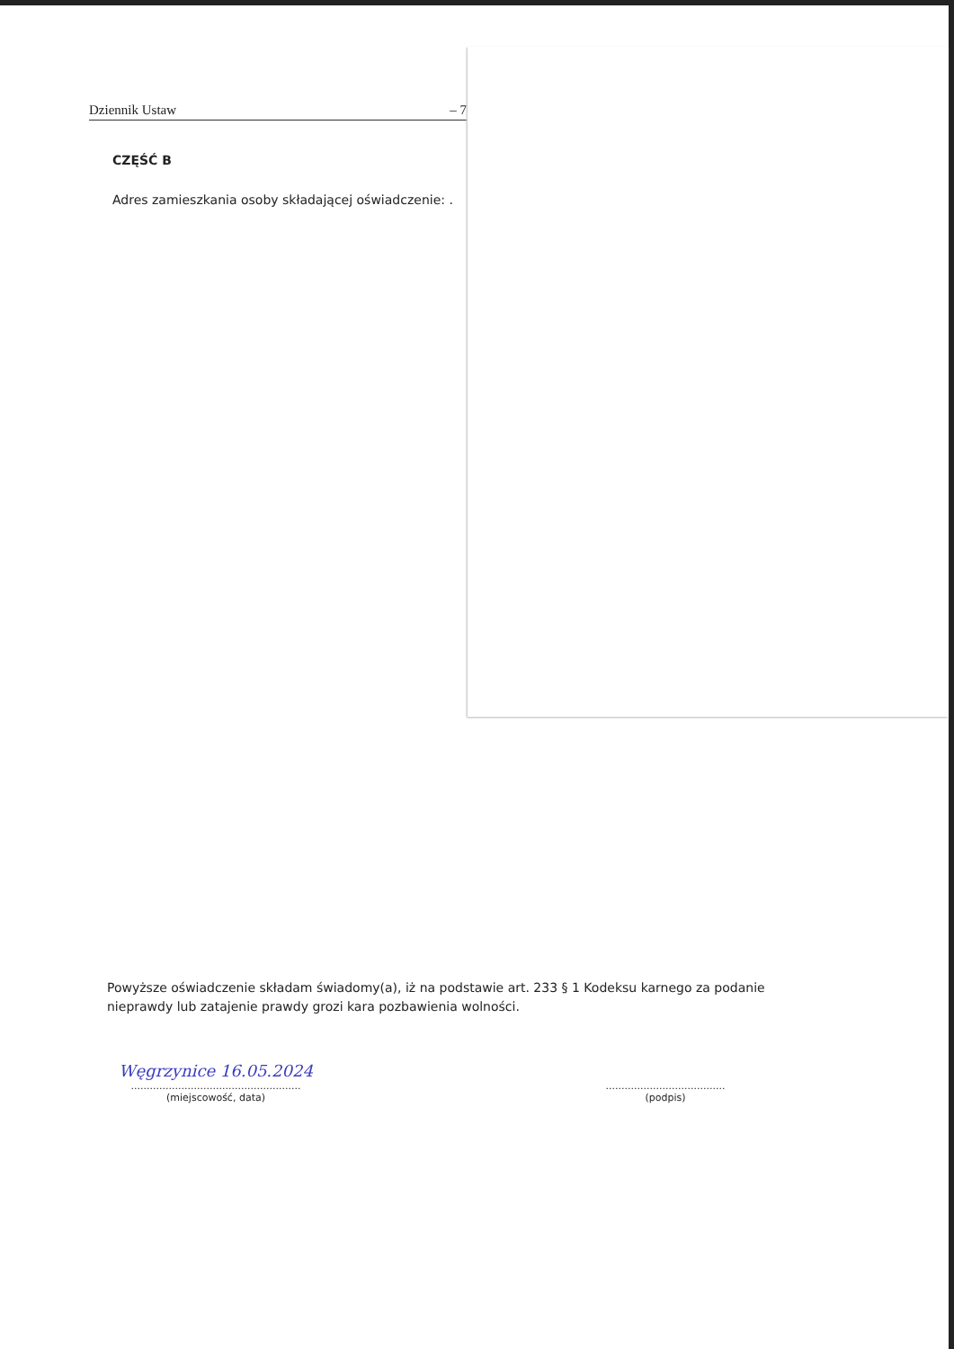Dziennik Ustaw – 7
CZĘŚĆ B
Adres zamieszkania osoby składającej oświadczenie: .
Powyższe oświadczenie składam świadomy(a), iż na podstawie art. 233 § 1 Kodeksu karnego za podanie nieprawdy lub zatajenie prawdy grozi kara pozbawienia wolności.
Węgrzynice 16.05.2024
......................................................
(miejscowość, data)
......................................
(podpis)